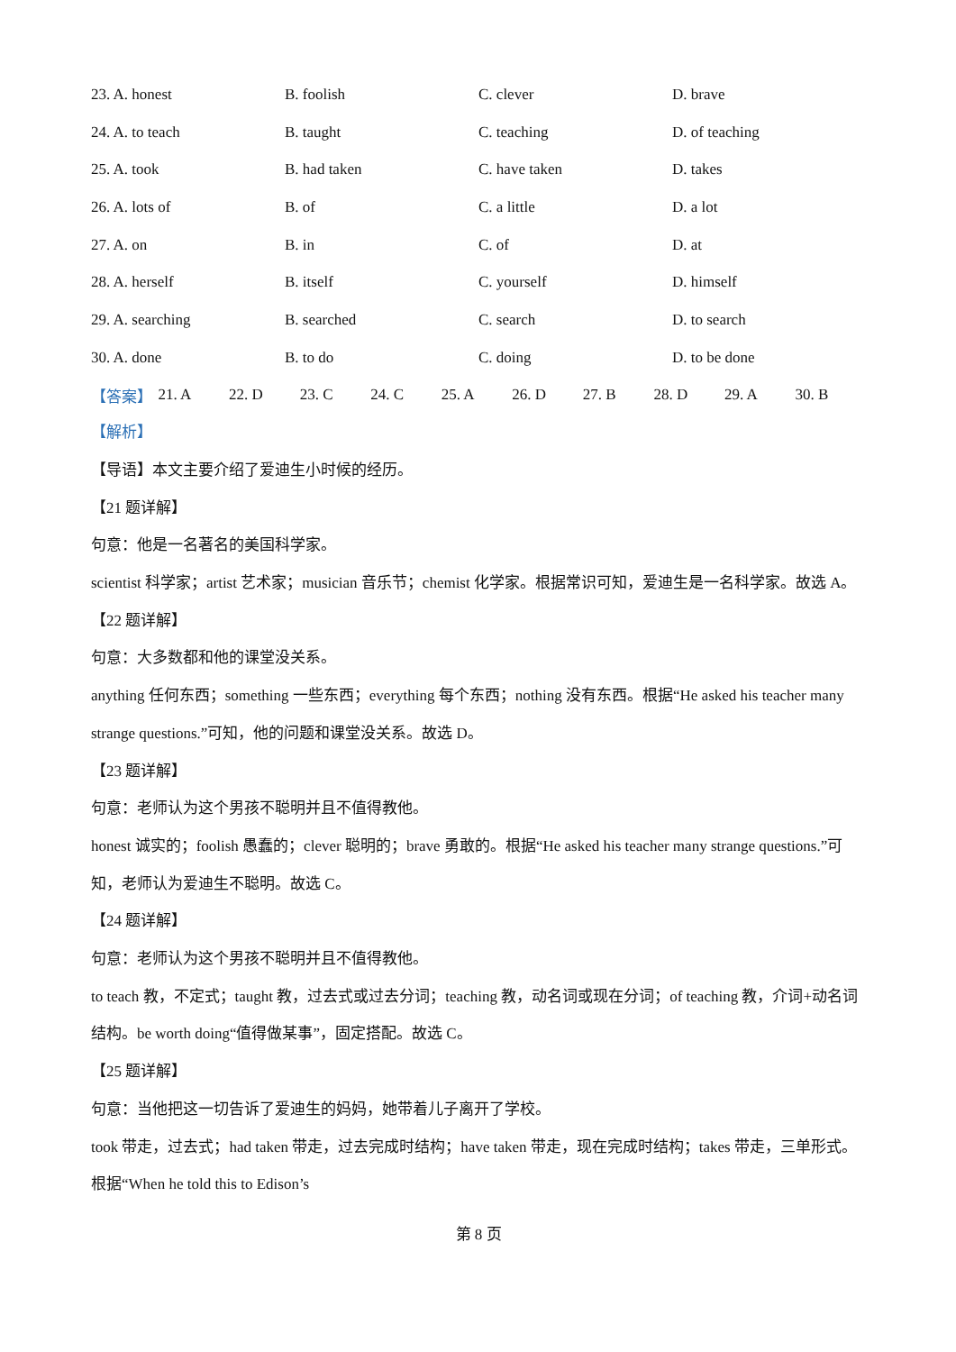23. A. honest B. foolish C. clever D. brave
24. A. to teach B. taught C. teaching D. of teaching
25. A. took B. had taken C. have taken D. takes
26. A. lots of B. of C. a little D. a lot
27. A. on B. in C. of D. at
28. A. herself B. itself C. yourself D. himself
29. A. searching B. searched C. search D. to search
30. A. done B. to do C. doing D. to be done
【答案】 21. A 22. D 23. C 24. C 25. A 26. D 27. B 28. D 29. A 30. B
【解析】
【导语】本文主要介绍了爱迪生小时候的经历。
【21 题详解】
句意：他是一名著名的美国科学家。
scientist 科学家；artist 艺术家；musician 音乐节；chemist 化学家。根据常识可知，爱迪生是一名科学家。故选 A。
【22 题详解】
句意：大多数都和他的课堂没关系。
anything 任何东西；something 一些东西；everything 每个东西；nothing 没有东西。根据“He asked his teacher many strange questions.”可知，他的问题和课堂没关系。故选 D。
【23 题详解】
句意：老师认为这个男孩不聪明并且不值得教他。
honest 诚实的；foolish 愚蠢的；clever 聪明的；brave 勇敢的。根据“He asked his teacher many strange questions.”可知，老师认为爱迪生不聪明。故选 C。
【24 题详解】
句意：老师认为这个男孩不聪明并且不值得教他。
to teach 教，不定式；taught 教，过去式或过去分词；teaching 教，动名词或现在分词；of teaching 教，介词+动名词结构。be worth doing“值得做某事”，固定搭配。故选 C。
【25 题详解】
句意：当他把这一切告诉了爱迪生的妈妈，她带着儿子离开了学校。
took 带走，过去式；had taken 带走，过去完成时结构；have taken 带走，现在完成时结构；takes 带走，三单形式。根据“When he told this to Edison’s
第 8 页